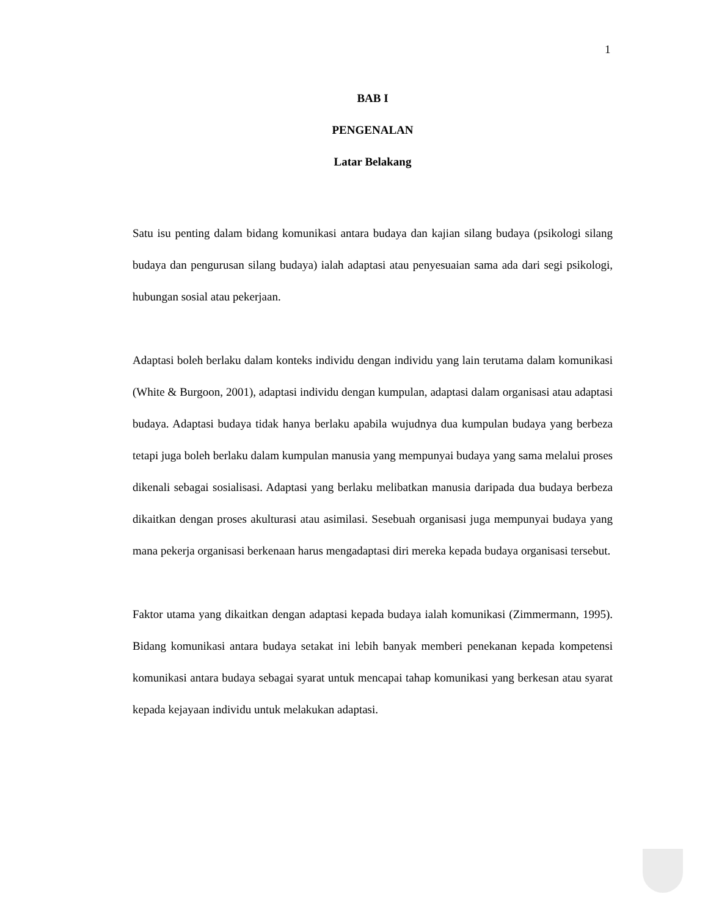1
BAB I
PENGENALAN
Latar Belakang
Satu isu penting dalam bidang komunikasi antara budaya dan kajian silang budaya (psikologi silang budaya dan pengurusan silang budaya) ialah adaptasi atau penyesuaian sama ada dari segi psikologi, hubungan sosial atau pekerjaan.
Adaptasi boleh berlaku dalam konteks individu dengan individu yang lain terutama dalam komunikasi (White & Burgoon, 2001), adaptasi individu dengan kumpulan, adaptasi dalam organisasi atau adaptasi budaya. Adaptasi budaya tidak hanya berlaku apabila wujudnya dua kumpulan budaya yang berbeza tetapi juga boleh berlaku dalam kumpulan manusia yang mempunyai budaya yang sama melalui proses dikenali sebagai sosialisasi. Adaptasi yang berlaku melibatkan manusia daripada dua budaya berbeza dikaitkan dengan proses akulturasi atau asimilasi. Sesebuah organisasi juga mempunyai budaya yang mana pekerja organisasi berkenaan harus mengadaptasi diri mereka kepada budaya organisasi tersebut.
Faktor utama yang dikaitkan dengan adaptasi kepada budaya ialah komunikasi (Zimmermann, 1995). Bidang komunikasi antara budaya setakat ini lebih banyak memberi penekanan kepada kompetensi komunikasi antara budaya sebagai syarat untuk mencapai tahap komunikasi yang berkesan atau syarat kepada kejayaan individu untuk melakukan adaptasi.